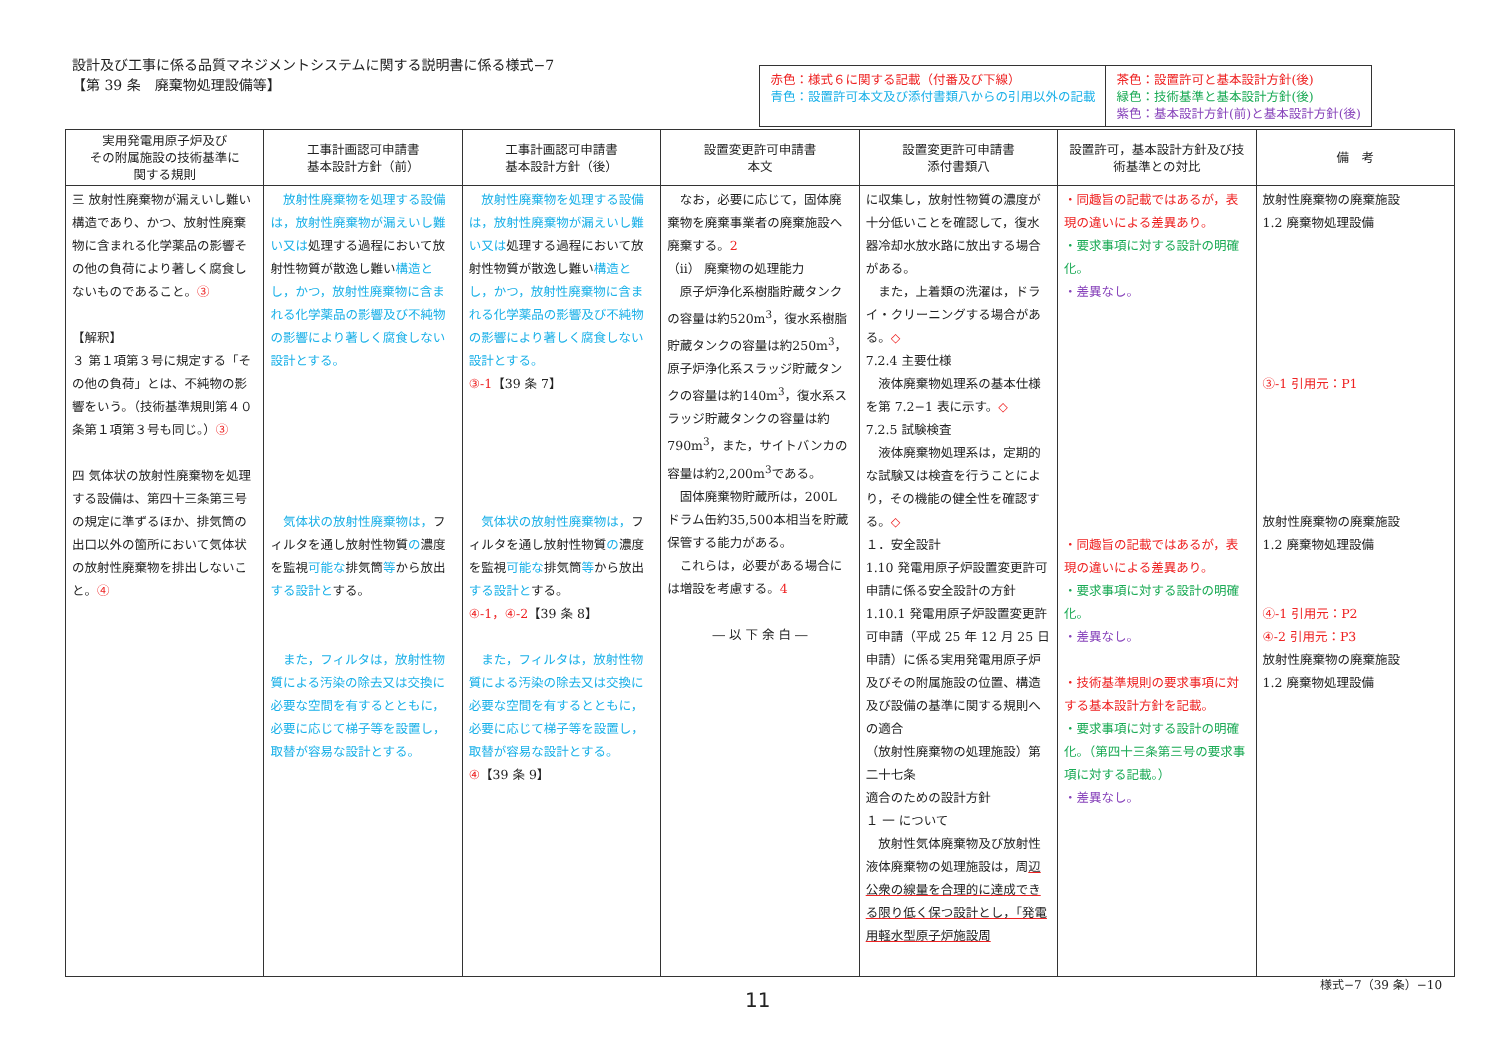設計及び工事に係る品質マネジメントシステムに関する説明書に係る様式−7
【第 39 条　廃棄物処理設備等】
赤色：様式６に関する記載（付番及び下線）
青色：設置許可本文及び添付書類八からの引用以外の記載
茶色：設置許可と基本設計方針(後)
緑色：技術基準と基本設計方針(後)
紫色：基本設計方針(前)と基本設計方針(後)
| 実用発電用原子炉及び その附属施設の技術基準に 関する規則 | 工事計画認可申請書 基本設計方針（前） | 工事計画認可申請書 基本設計方針（後） | 設置変更許可申請書 本文 | 設置変更許可申請書 添付書類八 | 設置許可，基本設計方針及び技術基準との対比 | 備 考 |
| --- | --- | --- | --- | --- | --- | --- |
| 三 放射性廃棄物が漏えいし難い構造であり、かつ、放射性廃棄物に含まれる化学薬品の影響その他の負荷により著しく腐食しないものであること。 ③ 【解釈】 ３ 第１項第３号に規定する「その他の負荷」とは、不純物の影響をいう。（技術基準規則第４０条第１項第３号も同じ。） ③ 四 気体状の放射性廃棄物を処理する設備は、第四十三条第三号の規定に準ずるほか、排気筒の出口以外の箇所において気体状の放射性廃棄物を排出しないこと。 ④ | 放射性廃棄物を処理する設備は，放射性廃棄物が漏えいし難い又は 処理する過程において放射性物質が散逸し難い 構造とし，かつ，放射性廃棄物に含まれる化学薬品の影響及び不純物の影響により著しく腐食しない設計とする。 気体状の放射性廃棄物は， フィルタを通し放射性物質 の 濃度を監視 可能な 排気筒 等 から放出 する設計と する。 また，フィルタは，放射性物質による汚染の除去又は交換に必要な空間を有するとともに，必要に応じて梯子等を設置し，取替が容易な設計とする。 | 放射性廃棄物を処理する設備は，放射性廃棄物が漏えいし難い又は 処理する過程において放射性物質が散逸し難い 構造とし，かつ，放射性廃棄物に含まれる化学薬品の影響及び不純物の影響により著しく腐食しない設計とする。 ③-1 【39 条 7】 気体状の放射性廃棄物は， フィルタを通し放射性物質 の 濃度を監視 可能な 排気筒 等 から放出 する設計と する。 ④-1，④-2 【39 条 8】 また，フィルタは，放射性物質による汚染の除去又は交換に必要な空間を有するとともに，必要に応じて梯子等を設置し，取替が容易な設計とする。 ④ 【39 条 9】 | なお，必要に応じて，固体廃棄物を廃棄事業者の廃棄施設へ廃棄する。 2 （ⅱ） 廃棄物の処理能力 原子炉浄化系樹脂貯蔵タンクの容量は約520m<sup>3</sup>，復水系樹脂貯蔵タンクの容量は約250m<sup>3</sup>，原子炉浄化系スラッジ貯蔵タンクの容量は約140m<sup>3</sup>，復水系スラッジ貯蔵タンクの容量は約790m<sup>3</sup>，また，サイトバンカの容量は約2,200m<sup>3</sup>である。 固体廃棄物貯蔵所は，200L ドラム缶約35,500本相当を貯蔵保管する能力がある。 これらは，必要がある場合には増設を考慮する。 4 ― 以 下 余 白 ― | に収集し，放射性物質の濃度が十分低いことを確認して，復水器冷却水放水路に放出する場合がある。 また，上着類の洗濯は，ドライ・クリーニングする場合がある。 ◇ 7.2.4 主要仕様 液体廃棄物処理系の基本仕様を第 7.2−1 表に示す。 ◇ 7.2.5 試験検査 液体廃棄物処理系は，定期的な試験又は検査を行うことにより，その機能の健全性を確認する。 ◇ １．安全設計 1.10 発電用原子炉設置変更許可申請に係る安全設計の方針 1.10.1 発電用原子炉設置変更許可申請（平成 25 年 12 月 25 日申請）に係る実用発電用原子炉及びその附属施設の位置、構造及び設備の基準に関する規則への適合 （放射性廃棄物の処理施設）第二十七条 適合のための設計方針 １ 一 について 放射性気体廃棄物及び放射性液体廃棄物の処理施設は，周 辺公衆の線量を合理的に達成できる限り低く保つ設計とし，「発電用軽水型原子炉施設周 | ・同趣旨の記載ではあるが，表現の違いによる差異あり。 ・要求事項に対する設計の明確化。 ・差異なし。 ・同趣旨の記載ではあるが，表現の違いによる差異あり。 ・要求事項に対する設計の明確化。 ・差異なし。 ・技術基準規則の要求事項に対する基本設計方針を記載。 ・要求事項に対する設計の明確化。（第四十三条第三号の要求事項に対する記載。） ・差異なし。 | 放射性廃棄物の廃棄施設 1.2 廃棄物処理設備 ③-1 引用元：P1 放射性廃棄物の廃棄施設 1.2 廃棄物処理設備 ④-1 引用元：P2 ④-2 引用元：P3 放射性廃棄物の廃棄施設 1.2 廃棄物処理設備 |
様式−7（39 条）−10
11